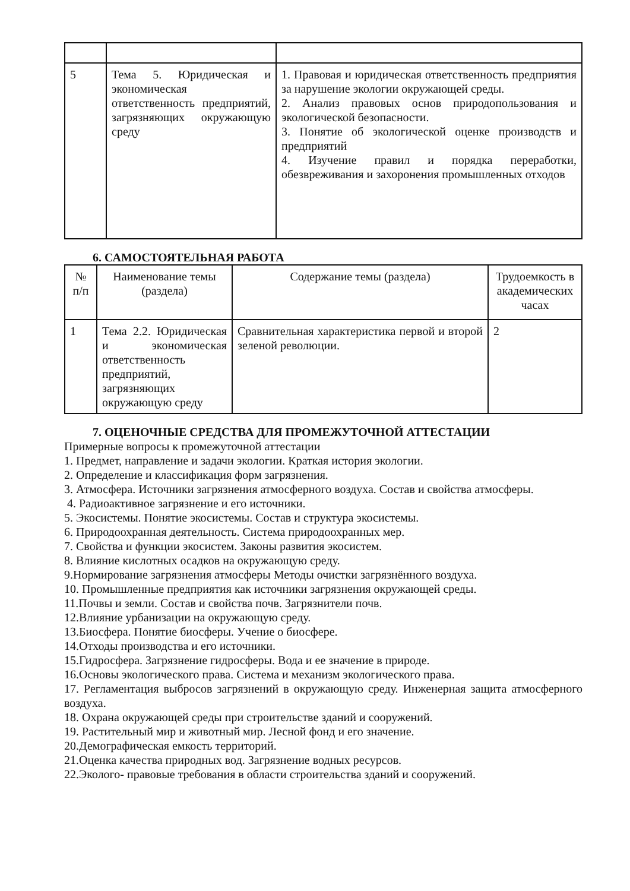| 5 | Тема 5. Юридическая и экономическая ответственность предприятий, загрязняющих окружающую среду | 1. Правовая и юридическая ответственность предприятия за нарушение экологии окружающей среды. 2. Анализ правовых основ природопользования и экологической безопасности. 3. Понятие об экологической оценке производств и предприятий 4. Изучение правил и порядка переработки, обезвреживания и захоронения промышленных отходов |
6. САМОСТОЯТЕЛЬНАЯ РАБОТА
| № п/п | Наименование темы (раздела) | Содержание темы (раздела) | Трудоемкость в академических часах |
| 1 | Тема 2.2. Юридическая и экономическая ответственность предприятий, загрязняющих окружающую среду | Сравнительная характеристика первой и второй зеленой революции. | 2 |
7. ОЦЕНОЧНЫЕ СРЕДСТВА ДЛЯ ПРОМЕЖУТОЧНОЙ АТТЕСТАЦИИ
Примерные вопросы к промежуточной аттестации
1. Предмет, направление и задачи экологии. Краткая история экологии.
2. Определение и классификация форм загрязнения.
3. Атмосфера. Источники загрязнения атмосферного воздуха. Состав и свойства атмосферы.
4. Радиоактивное загрязнение и его источники.
5. Экосистемы. Понятие экосистемы. Состав и структура экосистемы.
6. Природоохранная деятельность. Система природоохранных мер.
7. Свойства и функции экосистем. Законы развития экосистем.
8. Влияние кислотных осадков на окружающую среду.
9.Нормирование загрязнения атмосферы Методы очистки загрязнённого воздуха.
10. Промышленные предприятия как источники загрязнения окружающей среды.
11.Почвы и земли. Состав и свойства почв. Загрязнители почв.
12.Влияние урбанизации на окружающую среду.
13.Биосфера. Понятие биосферы. Учение о биосфере.
14.Отходы производства и его источники.
15.Гидросфера. Загрязнение гидросферы. Вода и ее значение в природе.
16.Основы экологического права. Система и механизм экологического права.
17. Регламентация выбросов загрязнений в окружающую среду. Инженерная защита атмосферного воздуха.
18. Охрана окружающей среды при строительстве зданий и сооружений.
19. Растительный мир и животный мир. Лесной фонд и его значение.
20.Демографическая емкость территорий.
21.Оценка качества природных вод. Загрязнение водных ресурсов.
22.Эколого- правовые требования в области строительства зданий и сооружений.